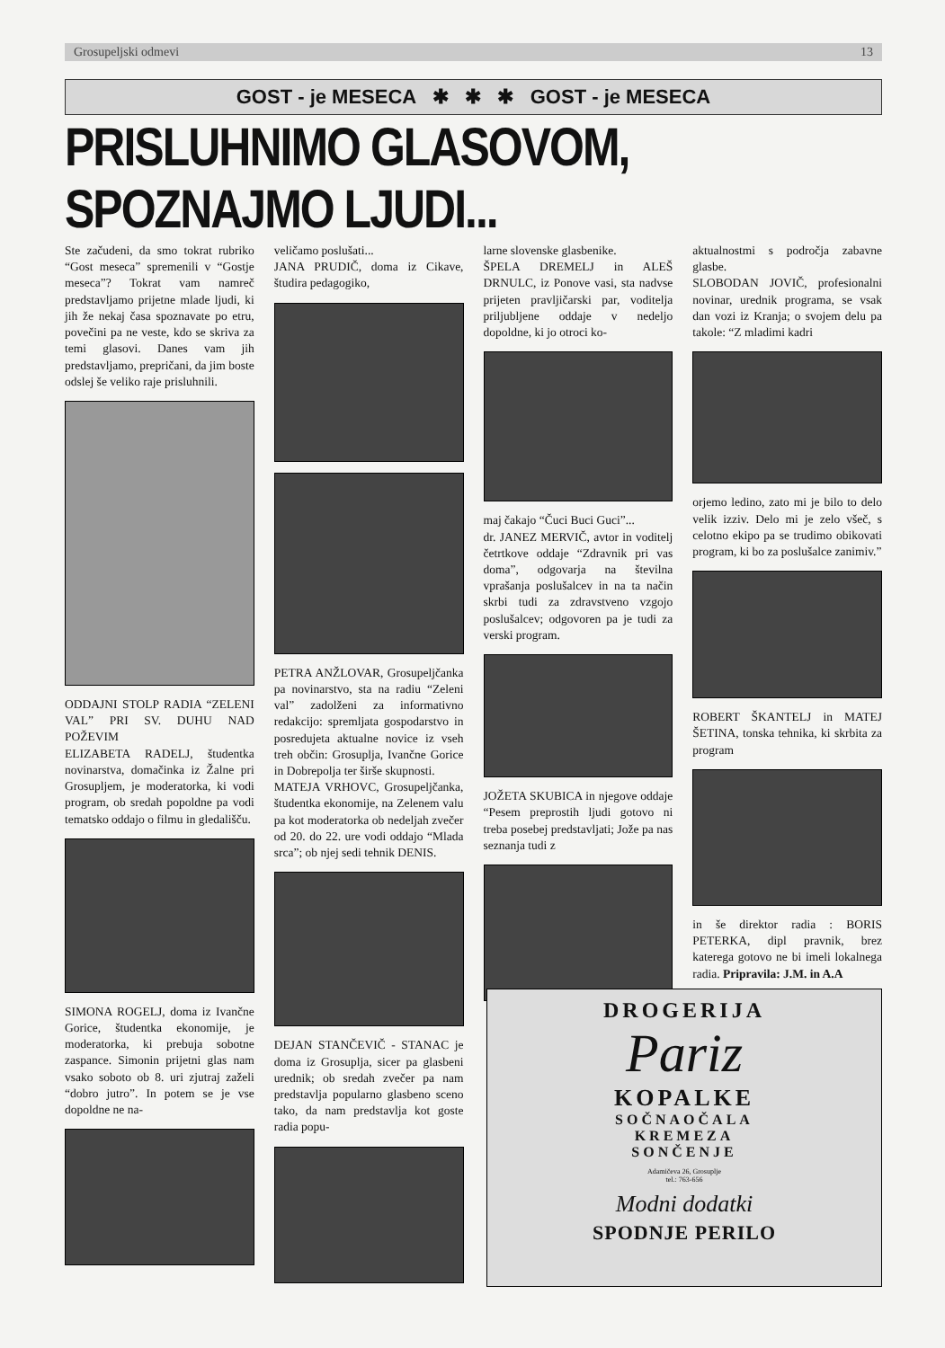Grosupeljski odmevi 13
GOST - je MESECA ✱ ✱ ✱ GOST - je MESECA
PRISLUHNIMO GLASOVOM, SPOZNAJMO LJUDI...
Ste začudeni, da smo tokrat rubriko “Gost meseca” spremenili v “Gostje meseca”? Tokrat vam namreč predstavljamo prijetne mlade ljudi, ki jih že nekaj časa spoznavate po etru, povečini pa ne veste, kdo se skriva za temi glasovi. Danes vam jih predstavljamo, prepričani, da jim boste odslej še veliko raje prisluhnili.
ODDAJNI STOLP RADIA “ZELENI VAL” PRI SV. DUHU NAD POŽEVIM
ELIZABETA RADELJ, študentka novinarstva, domačinka iz Žalne pri Grosupljem, je moderatorka, ki vodi program, ob sredah popoldne pa vodi tematsko oddajo o filmu in gledališču.
SIMONA ROGELJ, doma iz Ivančne Gorice, študentka ekonomije, je moderatorka, ki prebuja sobotne zaspance. Simonin prijetni glas nam vsako soboto ob 8. uri zjutraj zaželi “dobro jutro”. In potem se je vse dopoldne ne na-
veličamo poslušati...
JANA PRUDIČ, doma iz Cikave, študira pedagogiko,
PETRA ANŽLOVAR, Grosupeljčanka pa novinarstvo, sta na radiu “Zeleni val” zadolženi za informativno redakcijo: spremljata gospodarstvo in posredujeta aktualne novice iz vseh treh občin: Grosuplja, Ivančne Gorice in Dobrepolja ter širše skupnosti.
MATEJA VRHOVC, Grosupeljčanka, študentka ekonomije, na Zelenem valu pa kot moderatorka ob nedeljah zvečer od 20. do 22. ure vodi oddajo “Mlada srca”; ob njej sedi tehnik DENIS.
DEJAN STANČEVIČ - STANAC je doma iz Grosuplja, sicer pa glasbeni urednik; ob sredah zvečer pa nam predstavlja popularno glasbeno sceno tako, da nam predstavlja kot goste radia popu-
larne slovenske glasbenike.
ŠPELA DREMELJ in ALEŠ DRNULC, iz Ponove vasi, sta nadvse prijeten pravljičarski par, voditelja priljubljene oddaje v nedeljo dopoldne, ki jo otroci ko-
maj čakajo “Čuci Buci Guci”...
dr. JANEZ MERVIČ, avtor in voditelj četrtkove oddaje “Zdravnik pri vas doma”, odgovarja na številna vprašanja poslušalcev in na ta način skrbi tudi za zdravstveno vzgojo poslušalcev; odgovoren pa je tudi za verski program.
JOŽETA SKUBICA in njegove oddaje “Pesem preprostih ljudi gotovo ni treba posebej predstavljati; Jože pa nas seznanja tudi z
aktualnostmi s področja zabavne glasbe.
SLOBODAN JOVIČ, profesionalni novinar, urednik programa, se vsak dan vozi iz Kranja; o svojem delu pa takole: “Z mladimi kadri
orjemo ledino, zato mi je bilo to delo velik izziv. Delo mi je zelo všeč, s celotno ekipo pa se trudimo obikovati program, ki bo za poslušalce zanimiv.”
ROBERT ŠKANTELJ in MATEJ ŠETINA, tonska tehnika, ki skrbita za program
in še direktor radia : BORIS PETERKA, dipl pravnik, brez katerega gotovo ne bi imeli lokalnega radia. Pripravila: J.M. in A.A
DROGERIJA
Pariz
KOPALKE
SOČNAOČALA
KREMEZA
SONČENJE
Adamičeva 26, Grosuplje
tel.: 763-656
Modni dodatki
SPODNJE PERILO